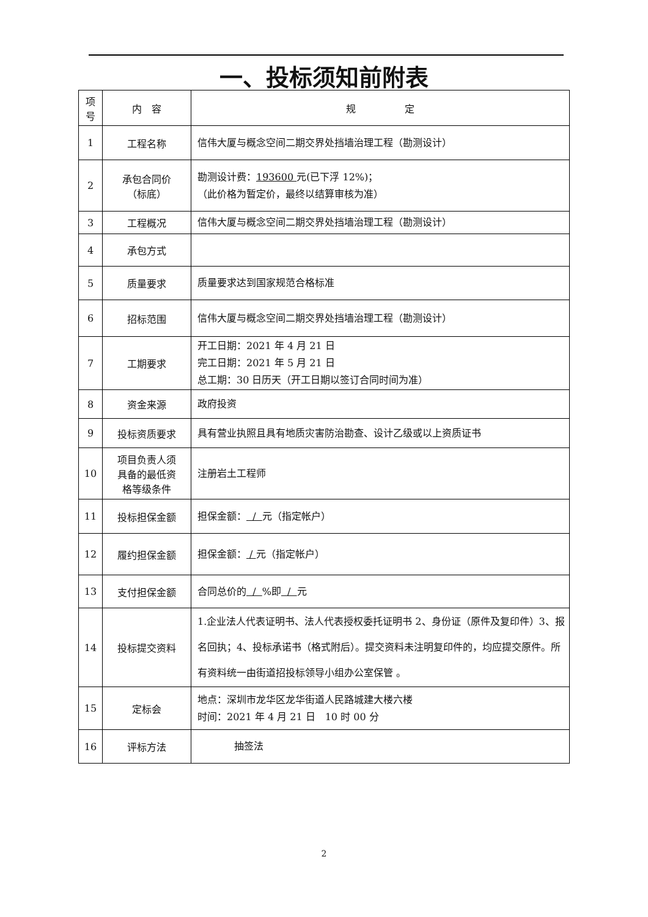一、投标须知前附表
| 项 号 | 内 容 | 规 定 |
| --- | --- | --- |
| 1 | 工程名称 | 信伟大厦与概念空间二期交界处挡墙治理工程（勘测设计） |
| 2 | 承包合同价 （标底） | 勘测设计费： 193600 元(已下浮 12%)； （此价格为暂定价，最终以结算审核为准） |
| 3 | 工程概况 | 信伟大厦与概念空间二期交界处挡墙治理工程（勘测设计） |
| 4 | 承包方式 | |
| 5 | 质量要求 | 质量要求达到国家规范合格标准 |
| 6 | 招标范围 | 信伟大厦与概念空间二期交界处挡墙治理工程（勘测设计） |
| 7 | 工期要求 | 开工日期：2021 年 4 月 21 日 完工日期：2021 年 5 月 21 日 总工期：30 日历天（开工日期以签订合同时间为准） |
| 8 | 资金来源 | 政府投资 |
| 9 | 投标资质要求 | 具有营业执照且具有地质灾害防治勘查、设计乙级或以上资质证书 |
| 10 | 项目负责人须 具备的最低资 格等级条件 | 注册岩土工程师 |
| 11 | 投标担保金额 | 担保金额： / 元（指定帐户） |
| 12 | 履约担保金额 | 担保金额： / 元（指定帐户） |
| 13 | 支付担保金额 | 合同总价的 / %即 / 元 |
| 14 | 投标提交资料 | 1.企业法人代表证明书、法人代表授权委托证明书 2、身份证（原件及复印件）3、报名回执；4、投标承诺书（格式附后）。提交资料未注明复印件的，均应提交原件。所有资料统一由街道招投标领导小组办公室保管 。 |
| 15 | 定标会 | 地点：深圳市龙华区龙华街道人民路城建大楼六楼 时间：2021 年 4 月 21 日 10 时 00 分 |
| 16 | 评标方法 | 抽签法 |
2